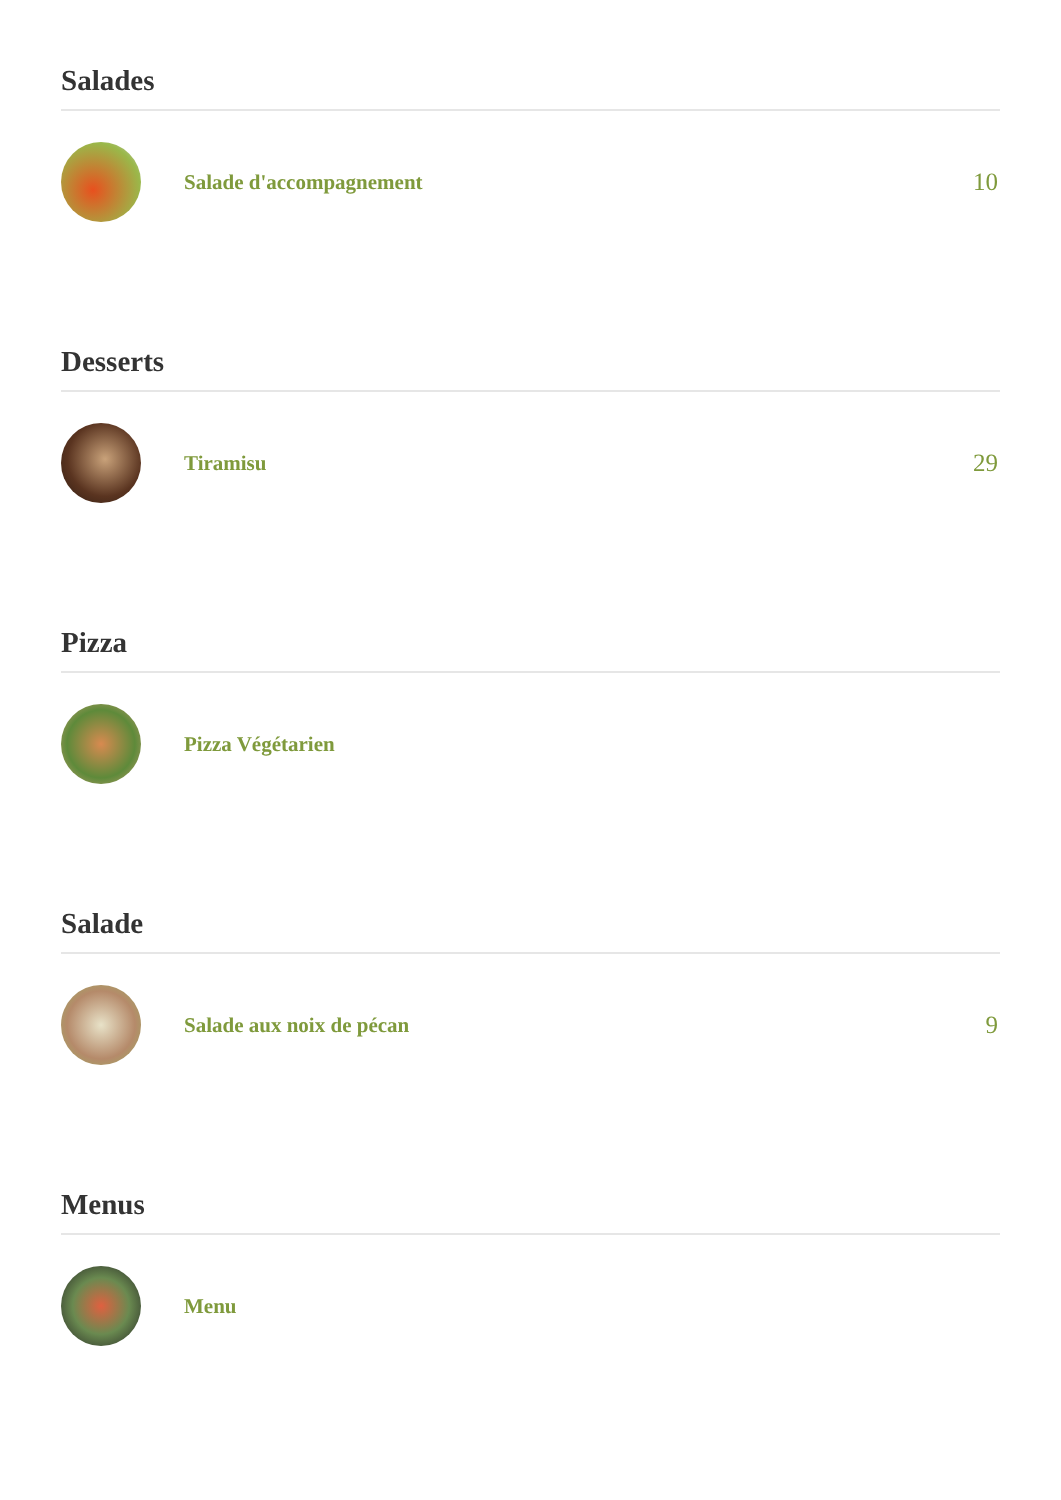Salades
Salade d'accompagnement
10
Desserts
Tiramisu
29
Pizza
Pizza Végétarien
Salade
Salade aux noix de pécan
9
Menus
Menu